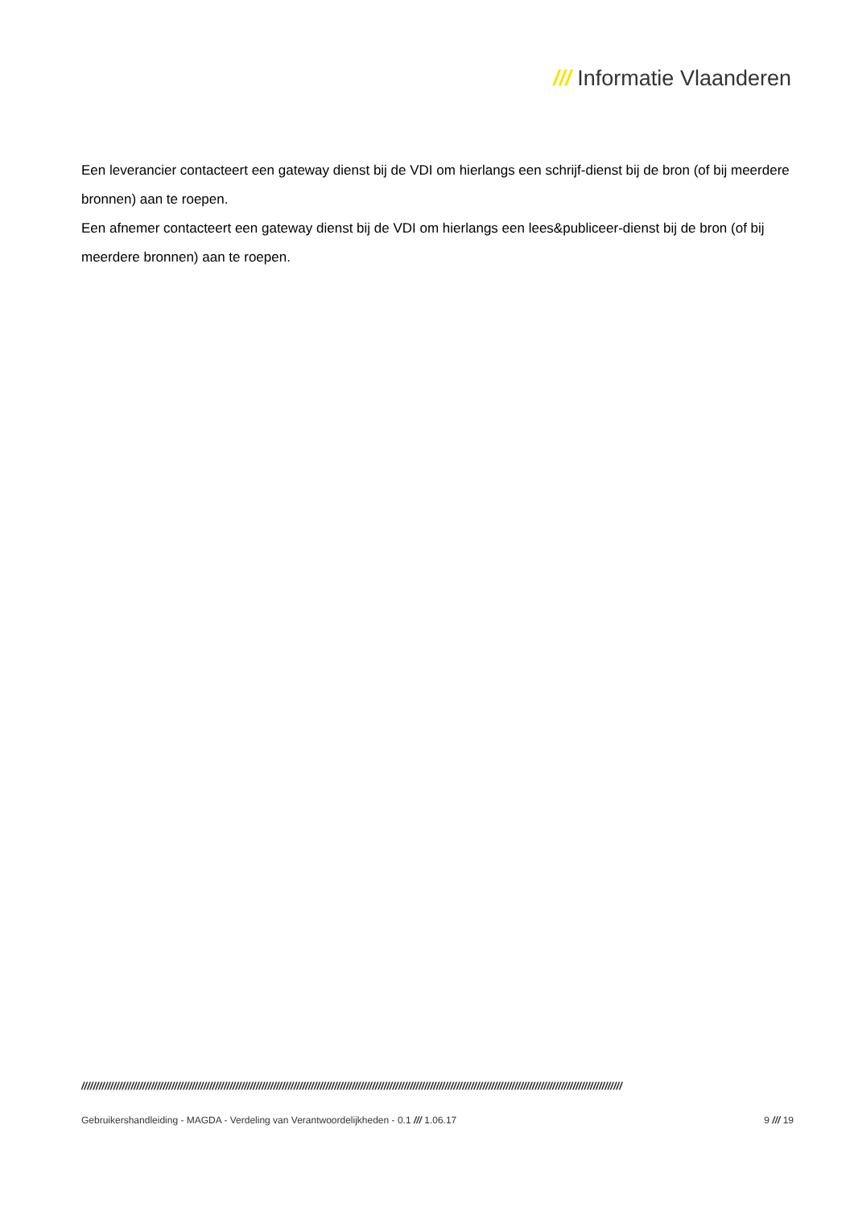/// Informatie Vlaanderen
Een leverancier contacteert een gateway dienst bij de VDI om hierlangs een schrijf-dienst bij de bron (of bij meerdere bronnen) aan te roepen.
Een afnemer contacteert een gateway dienst bij de VDI om hierlangs een lees&publiceer-dienst bij de bron (of bij meerdere bronnen) aan te roepen.
//////////////////////////////////////////////////////////////////////////////////////////////////////////////////////////////////////////////////////////////////////////////////////////
Gebruikershandleiding - MAGDA - Verdeling van Verantwoordelijkheden - 0.1 /// 1.06.17 9 /// 19